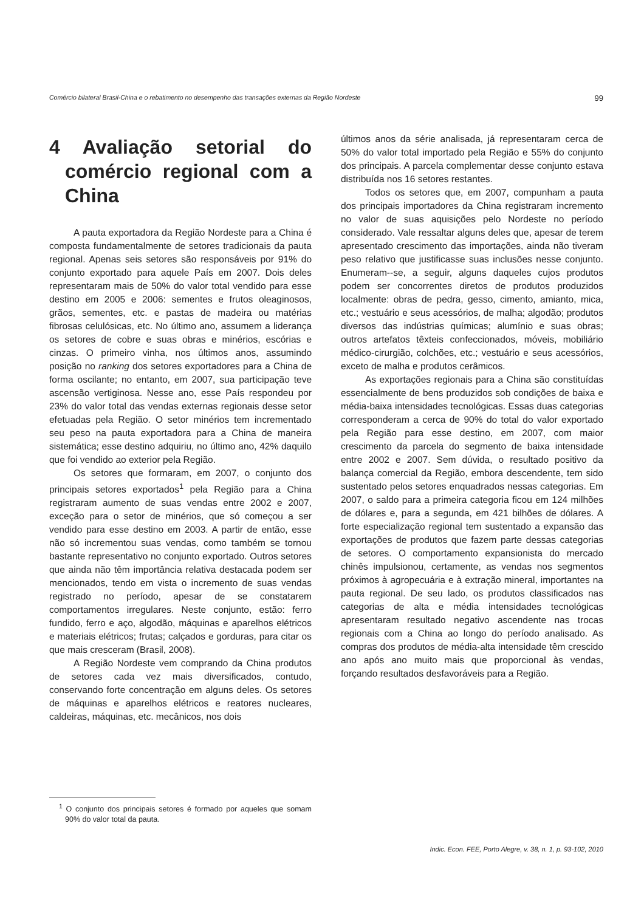Comércio bilateral Brasil-China e o rebatimento no desempenho das transações externas da Região Nordeste 99
4 Avaliação setorial do comércio regional com a China
A pauta exportadora da Região Nordeste para a China é composta fundamentalmente de setores tradicionais da pauta regional. Apenas seis setores são responsáveis por 91% do conjunto exportado para aquele País em 2007. Dois deles representaram mais de 50% do valor total vendido para esse destino em 2005 e 2006: sementes e frutos oleaginosos, grãos, sementes, etc. e pastas de madeira ou matérias fibrosas celulósicas, etc. No último ano, assumem a liderança os setores de cobre e suas obras e minérios, escórias e cinzas. O primeiro vinha, nos últimos anos, assumindo posição no ranking dos setores exportadores para a China de forma oscilante; no entanto, em 2007, sua participação teve ascensão vertiginosa. Nesse ano, esse País respondeu por 23% do valor total das vendas externas regionais desse setor efetuadas pela Região. O setor minérios tem incrementado seu peso na pauta exportadora para a China de maneira sistemática; esse destino adquiriu, no último ano, 42% daquilo que foi vendido ao exterior pela Região.
Os setores que formaram, em 2007, o conjunto dos principais setores exportados<sup>1</sup> pela Região para a China registraram aumento de suas vendas entre 2002 e 2007, exceção para o setor de minérios, que só começou a ser vendido para esse destino em 2003. A partir de então, esse não só incrementou suas vendas, como também se tornou bastante representativo no conjunto exportado. Outros setores que ainda não têm importância relativa destacada podem ser mencionados, tendo em vista o incremento de suas vendas registrado no período, apesar de se constatarem comportamentos irregulares. Neste conjunto, estão: ferro fundido, ferro e aço, algodão, máquinas e aparelhos elétricos e materiais elétricos; frutas; calçados e gorduras, para citar os que mais cresceram (Brasil, 2008).
A Região Nordeste vem comprando da China produtos de setores cada vez mais diversificados, contudo, conservando forte concentração em alguns deles. Os setores de máquinas e aparelhos elétricos e reatores nucleares, caldeiras, máquinas, etc. mecânicos, nos dois
últimos anos da série analisada, já representaram cerca de 50% do valor total importado pela Região e 55% do conjunto dos principais. A parcela complementar desse conjunto estava distribuída nos 16 setores restantes.
Todos os setores que, em 2007, compunham a pauta dos principais importadores da China registraram incremento no valor de suas aquisições pelo Nordeste no período considerado. Vale ressaltar alguns deles que, apesar de terem apresentado crescimento das importações, ainda não tiveram peso relativo que justificasse suas inclusões nesse conjunto. Enumeram--se, a seguir, alguns daqueles cujos produtos podem ser concorrentes diretos de produtos produzidos localmente: obras de pedra, gesso, cimento, amianto, mica, etc.; vestuário e seus acessórios, de malha; algodão; produtos diversos das indústrias químicas; alumínio e suas obras; outros artefatos têxteis confeccionados, móveis, mobiliário médico-cirurgião, colchões, etc.; vestuário e seus acessórios, exceto de malha e produtos cerâmicos.
As exportações regionais para a China são constituídas essencialmente de bens produzidos sob condições de baixa e média-baixa intensidades tecnológicas. Essas duas categorias corresponderam a cerca de 90% do total do valor exportado pela Região para esse destino, em 2007, com maior crescimento da parcela do segmento de baixa intensidade entre 2002 e 2007. Sem dúvida, o resultado positivo da balança comercial da Região, embora descendente, tem sido sustentado pelos setores enquadrados nessas categorias. Em 2007, o saldo para a primeira categoria ficou em 124 milhões de dólares e, para a segunda, em 421 bilhões de dólares. A forte especialização regional tem sustentado a expansão das exportações de produtos que fazem parte dessas categorias de setores. O comportamento expansionista do mercado chinês impulsionou, certamente, as vendas nos segmentos próximos à agropecuária e à extração mineral, importantes na pauta regional. De seu lado, os produtos classificados nas categorias de alta e média intensidades tecnológicas apresentaram resultado negativo ascendente nas trocas regionais com a China ao longo do período analisado. As compras dos produtos de média-alta intensidade têm crescido ano após ano muito mais que proporcional às vendas, forçando resultados desfavoráveis para a Região.
<sup>1</sup> O conjunto dos principais setores é formado por aqueles que somam 90% do valor total da pauta.
Indic. Econ. FEE, Porto Alegre, v. 38, n. 1, p. 93-102, 2010